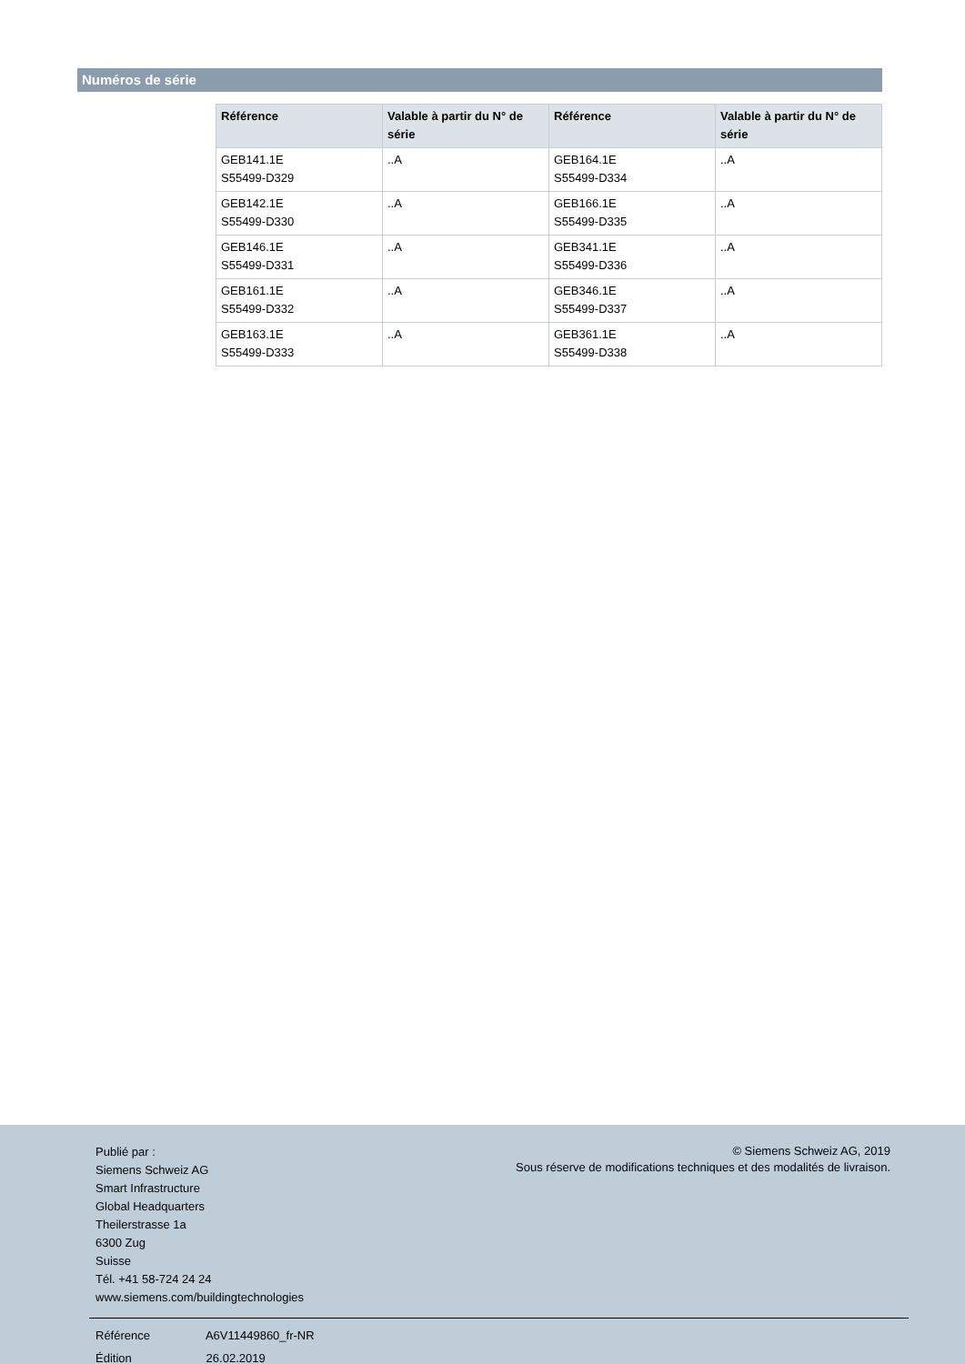Numéros de série
| Référence | Valable à partir du N° de série | Référence | Valable à partir du N° de série |
| --- | --- | --- | --- |
| GEB141.1E S55499-D329 | ..A | GEB164.1E S55499-D334 | ..A |
| GEB142.1E S55499-D330 | ..A | GEB166.1E S55499-D335 | ..A |
| GEB146.1E S55499-D331 | ..A | GEB341.1E S55499-D336 | ..A |
| GEB161.1E S55499-D332 | ..A | GEB346.1E S55499-D337 | ..A |
| GEB163.1E S55499-D333 | ..A | GEB361.1E S55499-D338 | ..A |
Publié par :
Siemens Schweiz AG
Smart Infrastructure
Global Headquarters
Theilerstrasse 1a
6300 Zug
Suisse
Tél. +41 58-724 24 24
www.siemens.com/buildingtechnologies
© Siemens Schweiz AG, 2019
Sous réserve de modifications techniques et des modalités de livraison.
Référence A6V11449860_fr-NR
Édition 26.02.2019